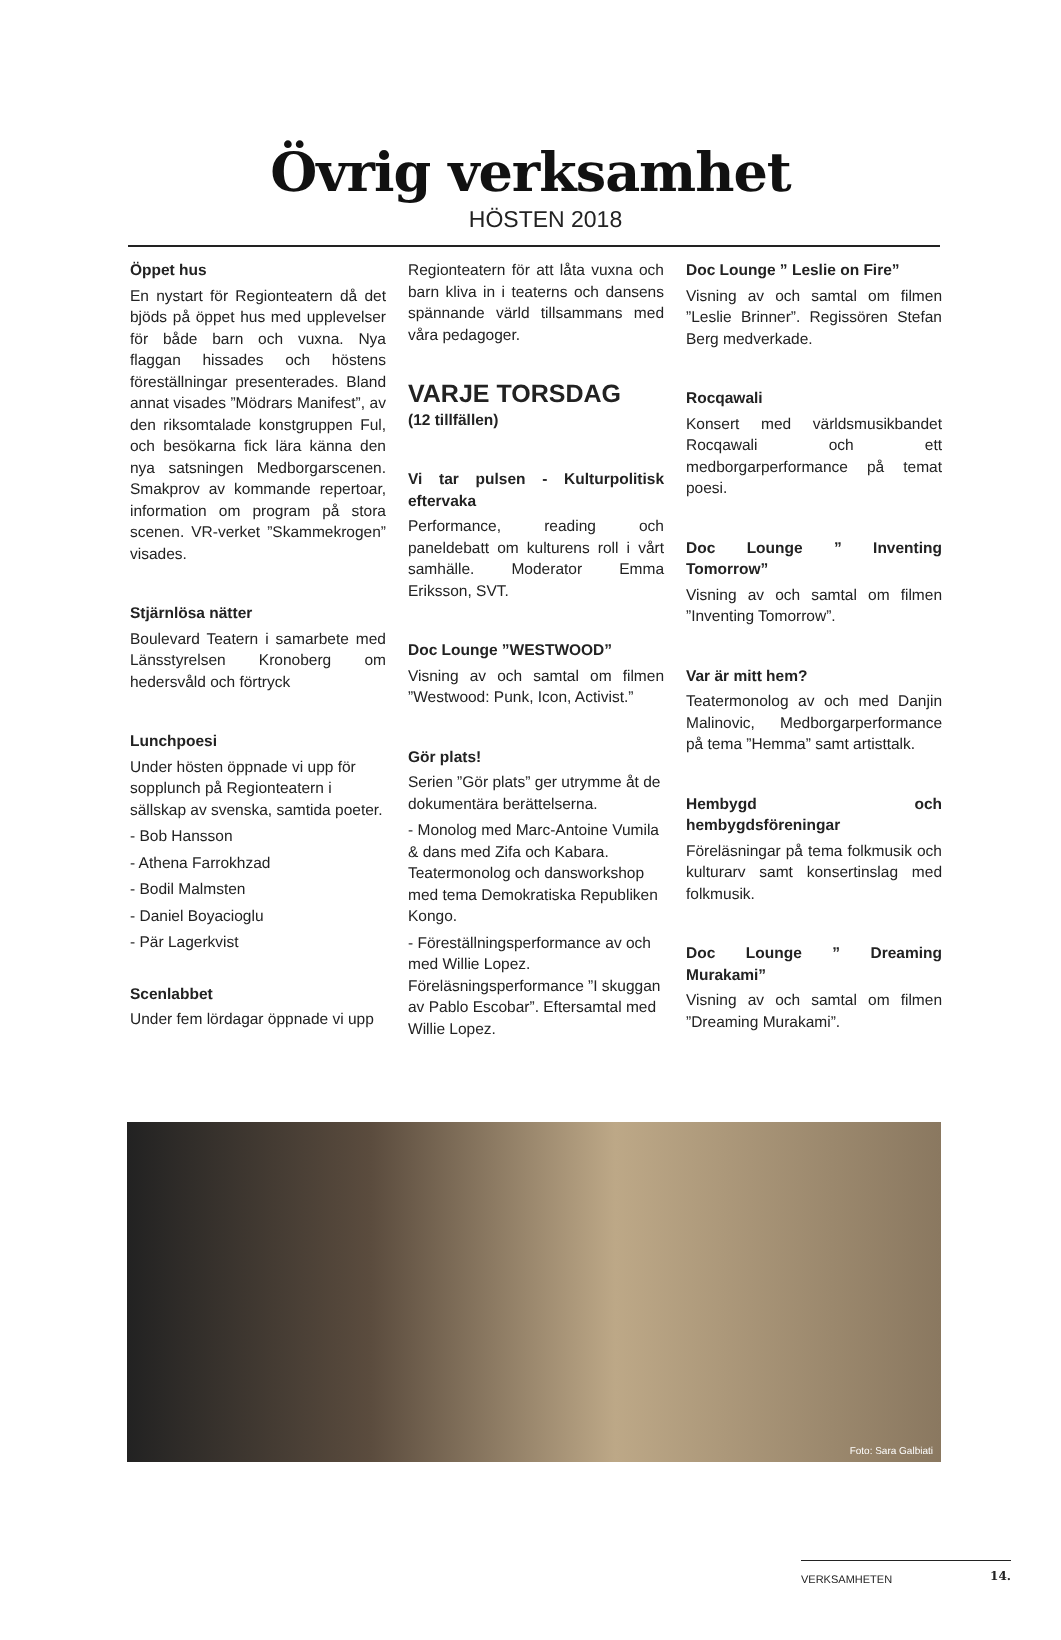Övrig verksamhet
HÖSTEN 2018
Öppet hus
En nystart för Regionteatern då det bjöds på öppet hus med upplevelser för både barn och vuxna. Nya flaggan hissades och höstens föreställningar presenterades. Bland annat visades ”Mödrars Manifest”, av den riksomtalade konstgruppen Ful, och besökarna fick lära känna den nya satsningen Medborgarscenen. Smakprov av kommande repertoar, information om program på stora scenen. VR-verket ”Skammekrogen” visades.
Stjärnlösa nätter
Boulevard Teatern i samarbete med Länsstyrelsen Kronoberg om hedersvåld och förtryck
Lunchpoesi
Under hösten öppnade vi upp för sopplunch på Regionteatern i sällskap av svenska, samtida poeter.
- Bob Hansson
- Athena Farrokhzad
- Bodil Malmsten
- Daniel Boyacioglu
- Pär Lagerkvist
Scenlabbet
Under fem lördagar öppnade vi upp
Regionteatern för att låta vuxna och barn kliva in i teaterns och dansens spännande värld tillsammans med våra pedagoger.
VARJE TORSDAG
(12 tillfällen)
Vi tar pulsen - Kulturpolitisk eftervaka
Performance, reading och paneldebatt om kulturens roll i vårt samhälle. Moderator Emma Eriksson, SVT.
Doc Lounge ”WESTWOOD”
Visning av och samtal om filmen ”Westwood: Punk, Icon, Activist.”
Gör plats!
Serien ”Gör plats” ger utrymme åt de dokumentära berättelserna.
- Monolog med Marc-Antoine Vumila & dans med Zifa och Kabara. Teatermonolog och dansworkshop med tema Demokratiska Republiken Kongo.
- Föreställningsperformance av och med Willie Lopez. Föreläsningsperformance ”I skuggan av Pablo Escobar”. Eftersamtal med Willie Lopez.
Doc Lounge ” Leslie on Fire”
Visning av och samtal om filmen ”Leslie Brinner”. Regissören Stefan Berg medverkade.
Rocqawali
Konsert med världsmusikbandet Rocqawali och ett medborgarperformance på temat poesi.
Doc Lounge ” Inventing Tomorrow”
Visning av och samtal om filmen ”Inventing Tomorrow”.
Var är mitt hem?
Teatermonolog av och med Danjin Malinovic, Medborgarperformance på tema ”Hemma” samt artisttalk.
Hembygd och hembygdsföreningar
Föreläsningar på tema folkmusik och kulturarv samt konsertinslag med folkmusik.
Doc Lounge ” Dreaming Murakami”
Visning av och samtal om filmen ”Dreaming Murakami”.
Foto: Sara Galbiati
14. VERKSAMHETEN